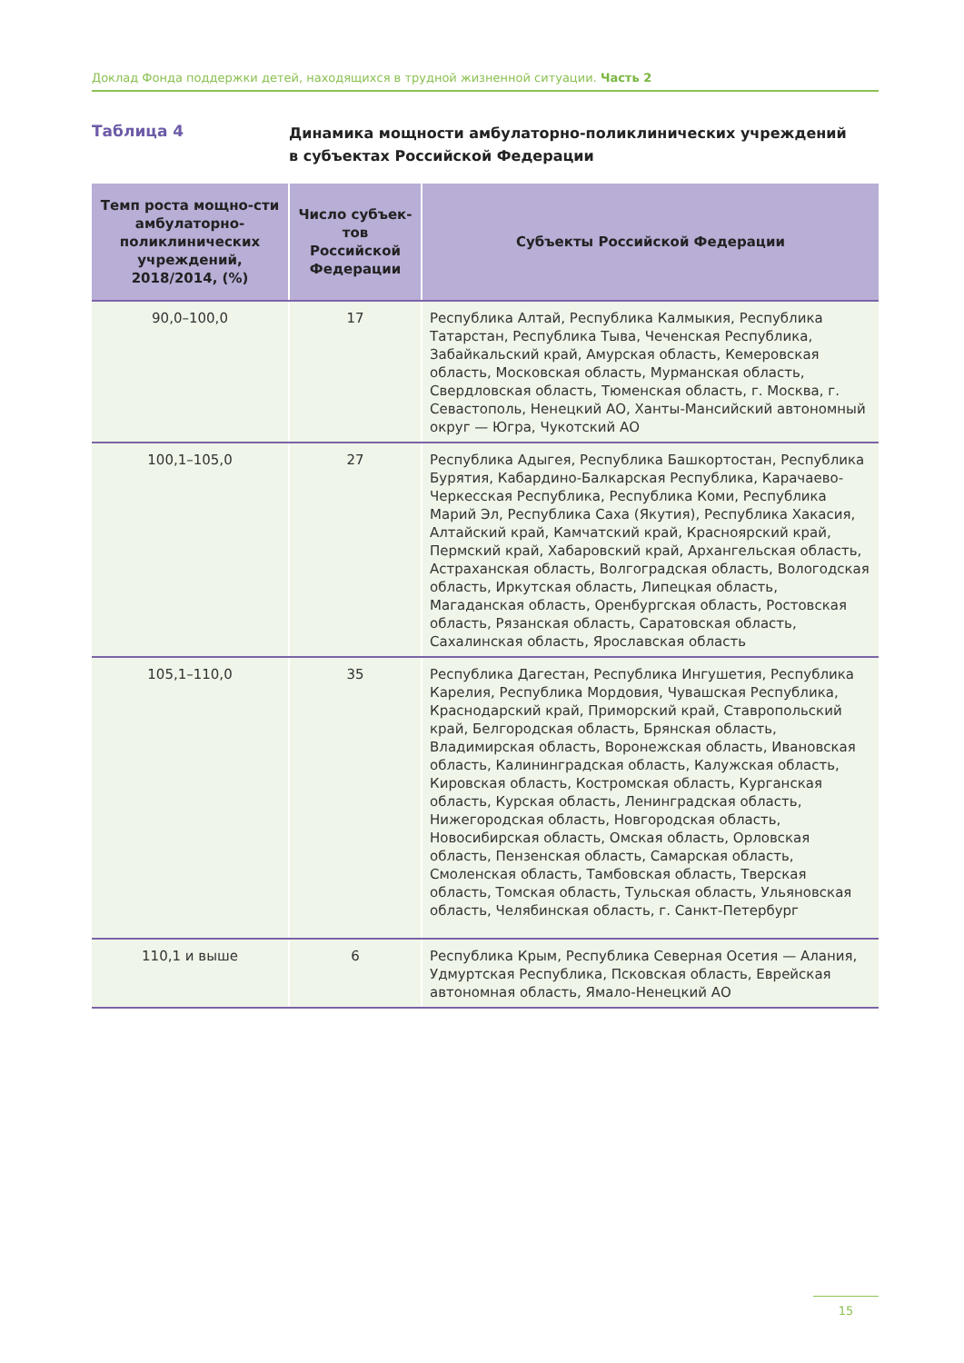Доклад Фонда поддержки детей, находящихся в трудной жизненной ситуации. Часть 2
Таблица 4
Динамика мощности амбулаторно-поликлинических учреждений
в субъектах Российской Федерации
| Темп роста мощно-сти амбулаторно-поликлинических учреждений, 2018/2014, (%) | Число субъек-тов Российской Федерации | Субъекты Российской Федерации |
| --- | --- | --- |
| 90,0–100,0 | 17 | Республика Алтай, Республика Калмыкия, Республика Татарстан, Республика Тыва, Чеченская Республика, Забайкальский край, Амурская область, Кемеровская область, Московская область, Мурманская область, Свердловская область, Тюменская область, г. Москва, г. Севастополь, Ненецкий АО, Ханты-Мансийский автономный округ — Югра, Чукотский АО |
| 100,1–105,0 | 27 | Республика Адыгея, Республика Башкортостан, Республика Бурятия, Кабардино-Балкарская Республика, Карачаево-Черкесская Республика, Республика Коми, Республика Марий Эл, Республика Саха (Якутия), Республика Хакасия, Алтайский край, Камчатский край, Красноярский край, Пермский край, Хабаровский край, Архангельская область, Астраханская область, Волгоградская область, Вологодская область, Иркутская область, Липецкая область, Магаданская область, Оренбургская область, Ростовская область, Рязанская область, Саратовская область, Сахалинская область, Ярославская область |
| 105,1–110,0 | 35 | Республика Дагестан, Республика Ингушетия, Республика Карелия, Республика Мордовия, Чувашская Республика, Краснодарский край, Приморский край, Ставропольский край, Белгородская область, Брянская область, Владимирская область, Воронежская область, Ивановская область, Калининградская область, Калужская область, Кировская область, Костромская область, Курганская область, Курская область, Ленинградская область, Нижегородская область, Новгородская область, Новосибирская область, Омская область, Орловская область, Пензенская область, Самарская область, Смоленская область, Тамбовская область, Тверская область, Томская область, Тульская область, Ульяновская область, Челябинская область, г. Санкт-Петербург |
| 110,1 и выше | 6 | Республика Крым, Республика Северная Осетия — Алания, Удмуртская Республика, Псковская область, Еврейская автономная область, Ямало-Ненецкий АО |
15